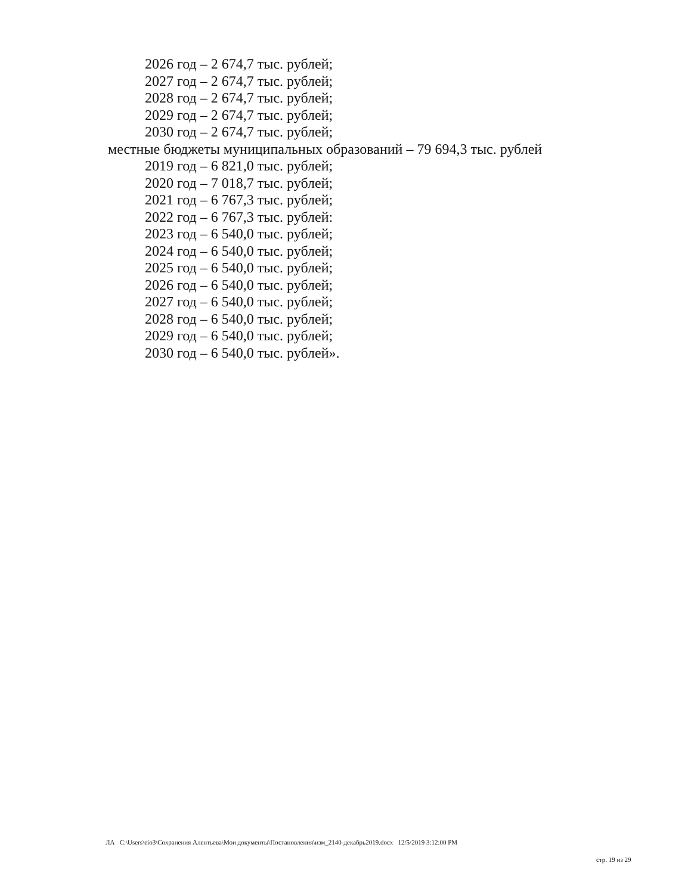2026 год – 2 674,7 тыс. рублей;
2027 год – 2 674,7 тыс. рублей;
2028 год – 2 674,7 тыс. рублей;
2029 год – 2 674,7 тыс. рублей;
2030 год – 2 674,7 тыс. рублей;
местные бюджеты муниципальных образований – 79 694,3 тыс. рублей
2019 год – 6 821,0 тыс. рублей;
2020 год – 7 018,7 тыс. рублей;
2021 год – 6 767,3 тыс. рублей;
2022 год – 6 767,3 тыс. рублей:
2023 год – 6 540,0 тыс. рублей;
2024 год – 6 540,0 тыс. рублей;
2025 год – 6 540,0 тыс. рублей;
2026 год – 6 540,0 тыс. рублей;
2027 год – 6 540,0 тыс. рублей;
2028 год – 6 540,0 тыс. рублей;
2029 год – 6 540,0 тыс. рублей;
2030 год – 6 540,0 тыс. рублей».
ЛА C:\Users\eio3\Сохранения Алентьева\Мои документы\Постановления\изм_2140-декабрь2019.docx 12/5/2019 3:12:00 PM
стр. 19 из 29